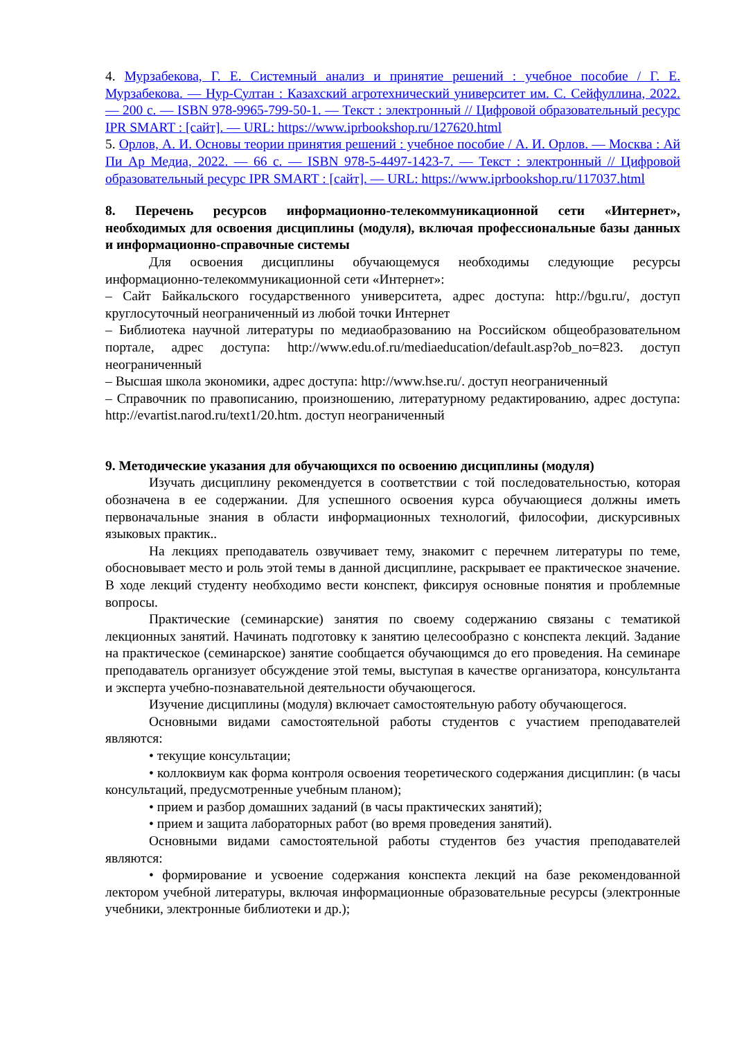4. Мурзабекова, Г. Е. Системный анализ и принятие решений : учебное пособие / Г. Е. Мурзабекова. — Нур-Султан : Казахский агротехнический университет им. С. Сейфуллина, 2022. — 200 с. — ISBN 978-9965-799-50-1. — Текст : электронный // Цифровой образовательный ресурс IPR SMART : [сайт]. — URL: https://www.iprbookshop.ru/127620.html
5. Орлов, А. И. Основы теории принятия решений : учебное пособие / А. И. Орлов. — Москва : Ай Пи Ар Медиа, 2022. — 66 с. — ISBN 978-5-4497-1423-7. — Текст : электронный // Цифровой образовательный ресурс IPR SMART : [сайт]. — URL: https://www.iprbookshop.ru/117037.html
8. Перечень ресурсов информационно-телекоммуникационной сети «Интернет», необходимых для освоения дисциплины (модуля), включая профессиональные базы данных и информационно-справочные системы
Для освоения дисциплины обучающемуся необходимы следующие ресурсы информационно-телекоммуникационной сети «Интернет»:
– Сайт Байкальского государственного университета, адрес доступа: http://bgu.ru/, доступ круглосуточный неограниченный из любой точки Интернет
– Библиотека научной литературы по медиаобразованию на Российском общеобразовательном портале, адрес доступа: http://www.edu.of.ru/mediaeducation/default.asp?ob_no=823. доступ неограниченный
– Высшая школа экономики, адрес доступа: http://www.hse.ru/. доступ неограниченный
– Справочник по правописанию, произношению, литературному редактированию, адрес доступа: http://evartist.narod.ru/text1/20.htm. доступ неограниченный
9. Методические указания для обучающихся по освоению дисциплины (модуля)
Изучать дисциплину рекомендуется в соответствии с той последовательностью, которая обозначена в ее содержании. Для успешного освоения курса обучающиеся должны иметь первоначальные знания в области информационных технологий, философии, дискурсивных языковых практик..
На лекциях преподаватель озвучивает тему, знакомит с перечнем литературы по теме, обосновывает место и роль этой темы в данной дисциплине, раскрывает ее практическое значение. В ходе лекций студенту необходимо вести конспект, фиксируя основные понятия и проблемные вопросы.
Практические (семинарские) занятия по своему содержанию связаны с тематикой лекционных занятий. Начинать подготовку к занятию целесообразно с конспекта лекций. Задание на практическое (семинарское) занятие сообщается обучающимся до его проведения. На семинаре преподаватель организует обсуждение этой темы, выступая в качестве организатора, консультанта и эксперта учебно-познавательной деятельности обучающегося.
Изучение дисциплины (модуля) включает самостоятельную работу обучающегося.
Основными видами самостоятельной работы студентов с участием преподавателей являются:
• текущие консультации;
• коллоквиум как форма контроля освоения теоретического содержания дисциплин: (в часы консультаций, предусмотренные учебным планом);
• прием и разбор домашних заданий (в часы практических занятий);
• прием и защита лабораторных работ (во время проведения занятий).
Основными видами самостоятельной работы студентов без участия преподавателей являются:
• формирование и усвоение содержания конспекта лекций на базе рекомендованной лектором учебной литературы, включая информационные образовательные ресурсы (электронные учебники, электронные библиотеки и др.);